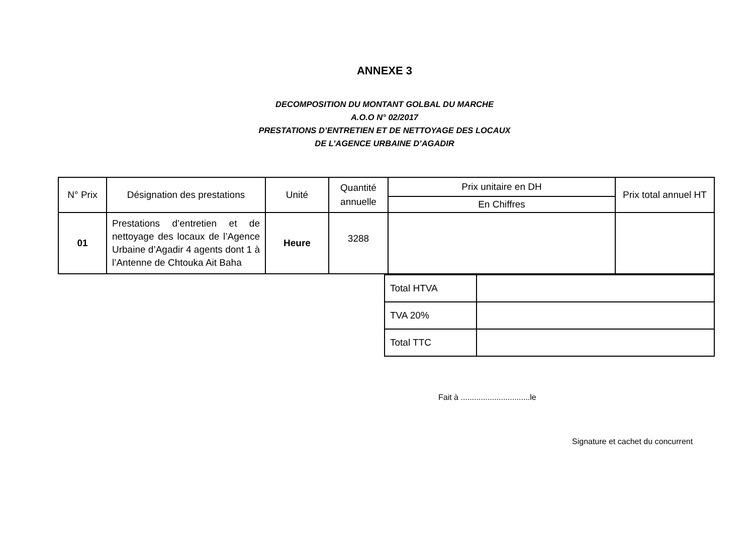ANNEXE 3
DECOMPOSITION DU MONTANT GOLBAL DU MARCHE
A.O.O N° 02/2017
PRESTATIONS D’ENTRETIEN ET DE NETTOYAGE DES LOCAUX
DE L’AGENCE URBAINE D’AGADIR
| N° Prix | Désignation des prestations | Unité | Quantité annuelle | Prix unitaire en DH | Prix total annuel HT |
| --- | --- | --- | --- | --- | --- |
| | | | | En Chiffres | |
| 01 | Prestations d’entretien et de nettoyage des locaux de l’Agence Urbaine d’Agadir 4 agents dont 1 à l’Antenne de Chtouka Ait Baha | Heure | 3288 | | |
| Total HTVA | |
| TVA 20% | |
| Total TTC | |
Fait à ...............................le
Signature et cachet du concurrent